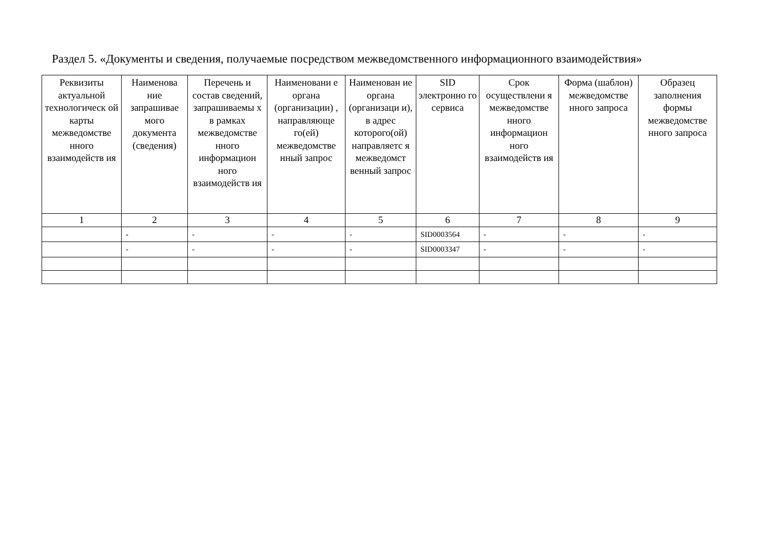Раздел 5. «Документы и сведения, получаемые посредством межведомственного информационного взаимодействия»
| Реквизиты актуальной технологическ ой карты межведомстве нного взаимодейств ия | Наименова ние запрашивае мого документа (сведения) | Перечень и состав сведений, запрашиваемы х в рамках межведомстве нного информацион ного взаимодейств ия | Наименовани е органа (организации) , направляюще го(ей) межведомстве нный запрос | Наименован ие органа (организаци и), в адрес которого(ой) направляетс я межведомст венный запрос | SID электронно го сервиса | Срок осуществлени я межведомстве нного информацион ного взаимодейств ия | Форма (шаблон) межведомстве нного запроса | Образец заполнения формы межведомстве нного запроса |
| --- | --- | --- | --- | --- | --- | --- | --- | --- |
| 1 | 2 | 3 | 4 | 5 | 6 | 7 | 8 | 9 |
| | - | - | - | - | SID0003564 | - | - | - |
| | - | - | - | - | SID0003347 | - | - | - |